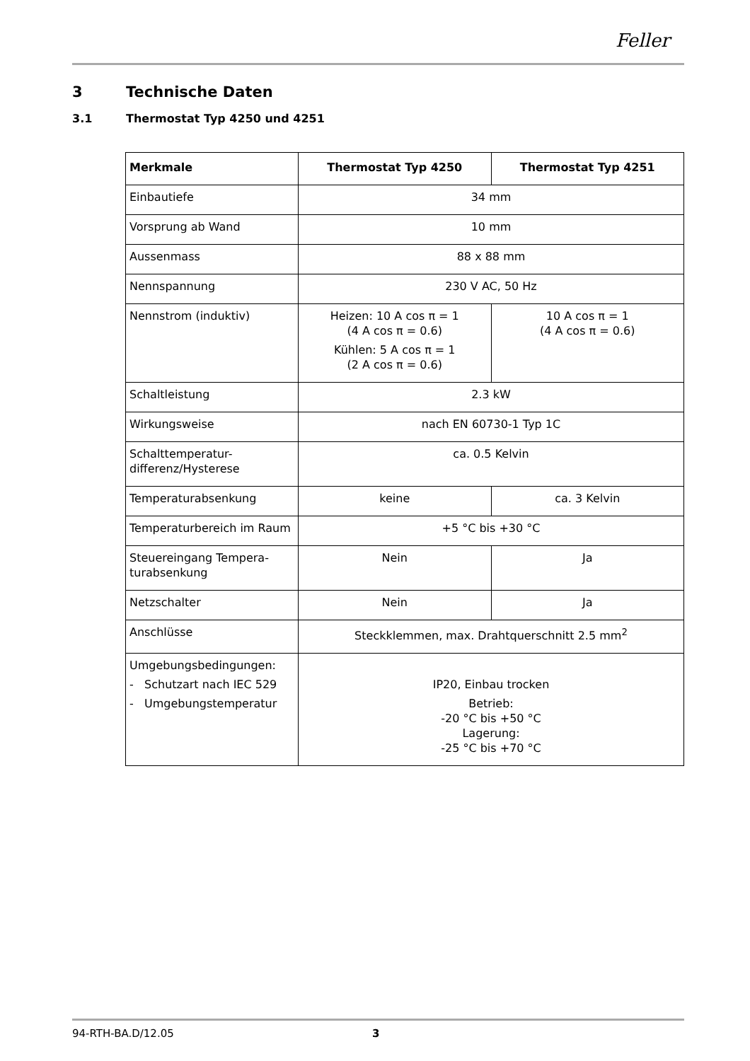Feller
3 Technische Daten
3.1 Thermostat Typ 4250 und 4251
| Merkmale | Thermostat Typ 4250 | Thermostat Typ 4251 |
| --- | --- | --- |
| Einbautiefe | 34 mm | |
| Vorsprung ab Wand | 10 mm | |
| Aussenmass | 88 x 88 mm | |
| Nennspannung | 230 V AC, 50 Hz | |
| Nennstrom (induktiv) | Heizen: 10 A cos π = 1 (4 A cos π = 0.6) Kühlen: 5 A cos π = 1 (2 A cos π = 0.6) | 10 A cos π = 1 (4 A cos π = 0.6) |
| Schaltleistung | 2.3 kW | |
| Wirkungsweise | nach EN 60730-1 Typ 1C | |
| Schalttemperatur- differenz/Hysterese | ca. 0.5 Kelvin | |
| Temperaturabsenkung | keine | ca. 3 Kelvin |
| Temperaturbereich im Raum | +5 °C bis +30 °C | |
| Steuereingang Tempera- turabsenkung | Nein | Ja |
| Netzschalter | Nein | Ja |
| Anschlüsse | Steckklemmen, max. Drahtquerschnitt 2.5 mm<sup>2</sup> | |
| Umgebungsbedingungen: - Schutzart nach IEC 529 - Umgebungstemperatur | IP20, Einbau trocken Betrieb: -20 °C bis +50 °C Lagerung: -25 °C bis +70 °C | |
94-RTH-BA.D/12.05 3